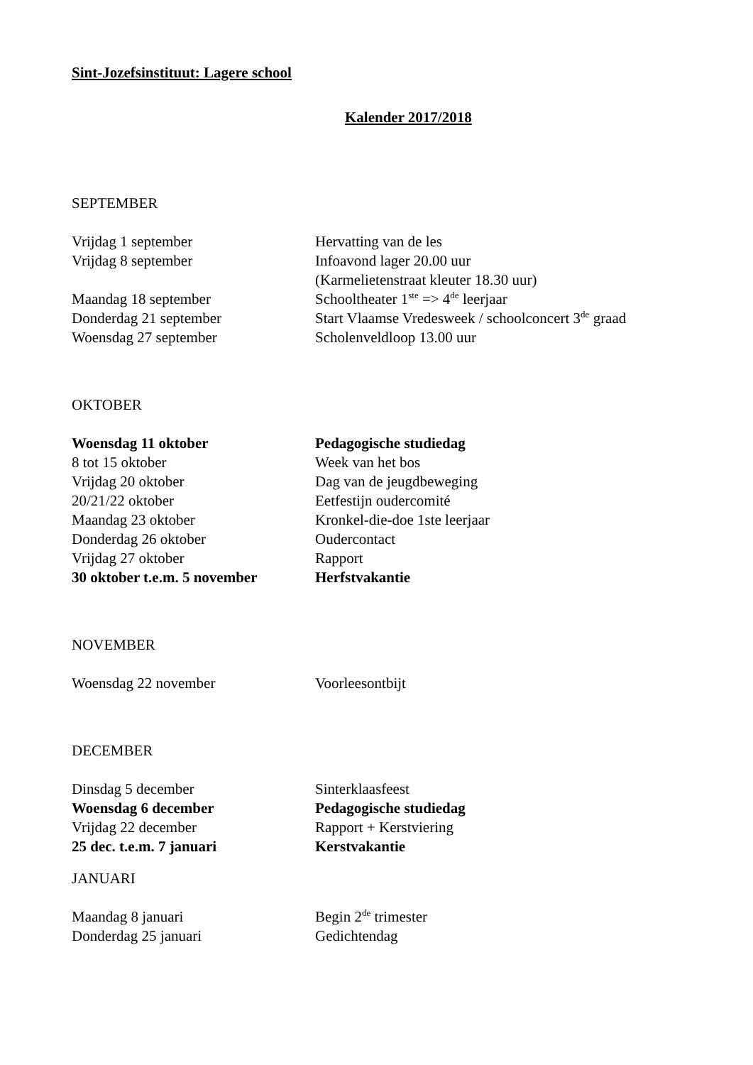Sint-Jozefsinstituut: Lagere school
Kalender 2017/2018
SEPTEMBER
| Vrijdag 1 september | Hervatting van de les |
| Vrijdag 8 september | Infoavond lager 20.00 uur (Karmelietenstraat kleuter 18.30 uur) |
| Maandag 18 september | Schooltheater 1<sup>ste</sup> => 4<sup>de</sup> leerjaar |
| Donderdag 21 september | Start Vlaamse Vredesweek / schoolconcert 3<sup>de</sup> graad |
| Woensdag 27 september | Scholenveldloop 13.00 uur |
OKTOBER
| Woensdag 11 oktober | Pedagogische studiedag |
| 8 tot 15 oktober | Week van het bos |
| Vrijdag 20 oktober | Dag van de jeugdbeweging |
| 20/21/22 oktober | Eetfestijn oudercomité |
| Maandag 23 oktober | Kronkel-die-doe 1ste leerjaar |
| Donderdag 26 oktober | Oudercontact |
| Vrijdag 27 oktober | Rapport |
| 30 oktober t.e.m. 5 november | Herfstvakantie |
NOVEMBER
| Woensdag 22 november | Voorleesontbijt |
DECEMBER
| Dinsdag 5 december | Sinterklaasfeest |
| Woensdag 6 december | Pedagogische studiedag |
| Vrijdag 22 december | Rapport + Kerstviering |
| 25 dec. t.e.m. 7 januari | Kerstvakantie |
JANUARI
| Maandag 8 januari | Begin 2<sup>de</sup> trimester |
| Donderdag 25 januari | Gedichtendag |